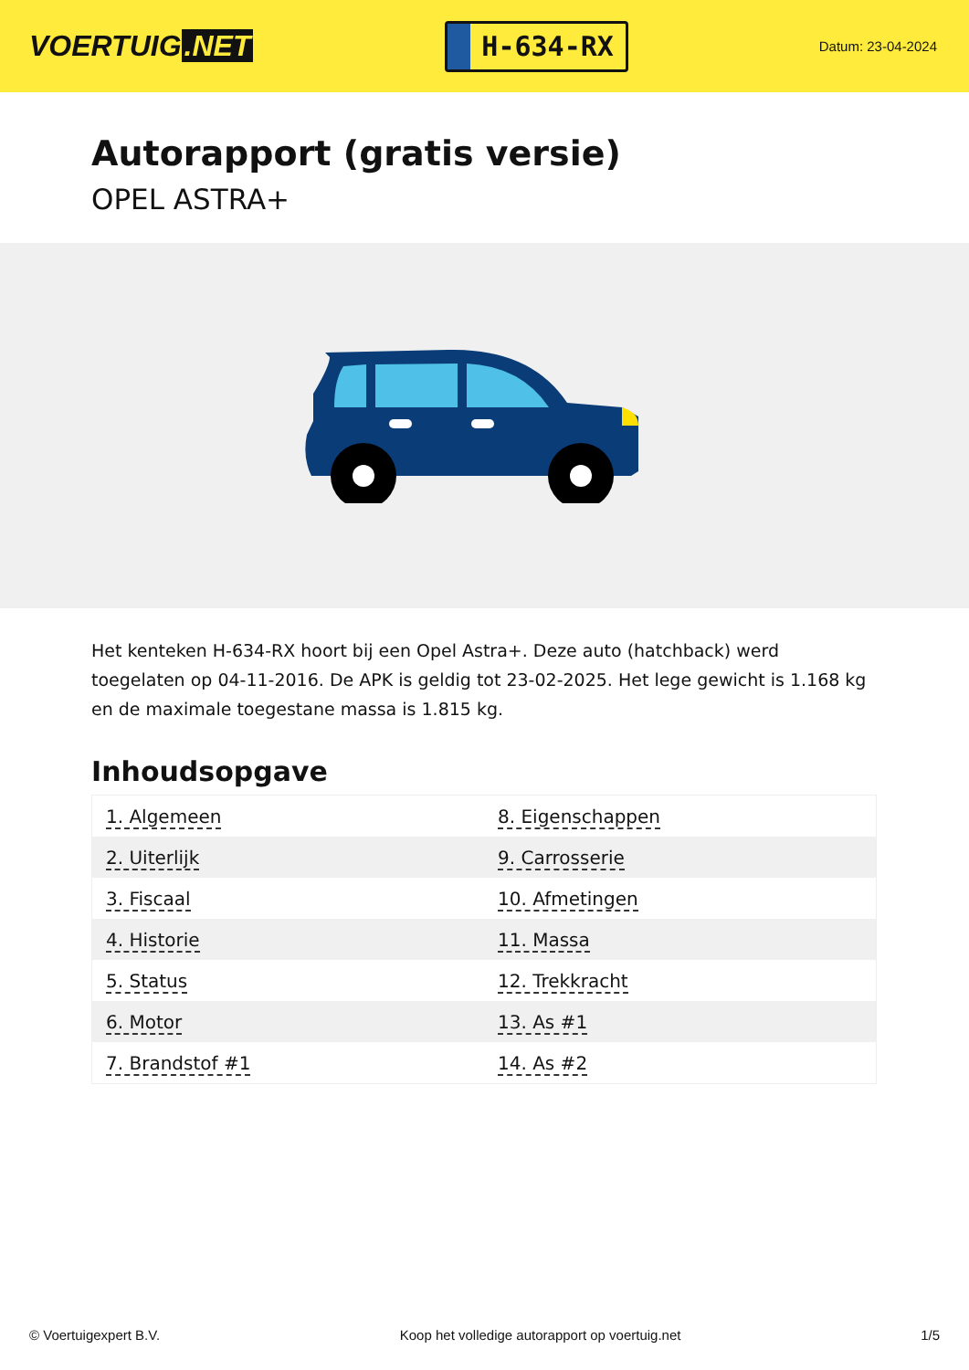VOERTUIG.NET
H-634-RX
Datum: 23-04-2024
Autorapport (gratis versie)
OPEL ASTRA+
Het kenteken H-634-RX hoort bij een Opel Astra+. Deze auto (hatchback) werd toegelaten op 04-11-2016. De APK is geldig tot 23-02-2025. Het lege gewicht is 1.168 kg en de maximale toegestane massa is 1.815 kg.
Inhoudsopgave
| 1. Algemeen | 8. Eigenschappen |
| 2. Uiterlijk | 9. Carrosserie |
| 3. Fiscaal | 10. Afmetingen |
| 4. Historie | 11. Massa |
| 5. Status | 12. Trekkracht |
| 6. Motor | 13. As #1 |
| 7. Brandstof #1 | 14. As #2 |
© Voertuigexpert B.V. Koop het volledige autorapport op voertuig.net
1/5